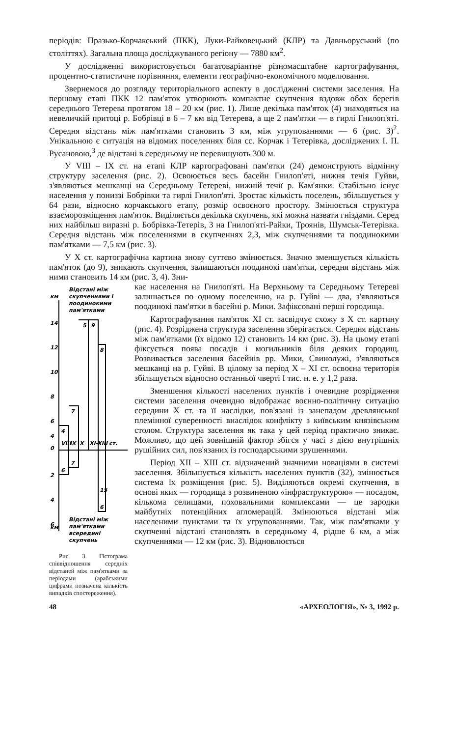періодів: Празько-Корчакський (ПКК), Луки-Райковецький (КЛР) та Давньоруський (по століттях). Загальна площа досліджуваного регіону — 7880 км<sup>2</sup>.
У дослідженні використовується багатоваріантне різномасштабне картографування, процентно-статистичне порівняння, елементи географічно-економічного моделювання.
Звернемося до розгляду територіального аспекту в дослідженні системи заселення. На першому етапі ПКК 12 пам'яток утворюють компактне скупчення вздовж обох берегів середнього Тетерева протягом 18 – 20 км (рис. 1). Лише декілька пам'яток (4) знаходяться на невеличкій притоці р. Бобрівці в 6 – 7 км від Тетерева, а ще 2 пам'ятки — в гирлі Гнилоп'яті. Середня відстань між пам'ятками становить 3 км, між угрупованнями — 6 (рис. 3)<sup>2</sup>. Унікальною є ситуація на відомих поселеннях біля сс. Корчак і Тетерівка, досліджених І. П. Русановою,<sup>3</sup> де відстані в середньому не перевищують 300 м.
У VIII – IX ст. на етапі КЛР картографовані пам'ятки (24) демонструють відмінну структуру заселення (рис. 2). Освоюється весь басейн Гнилоп'яті, нижня течія Гуйви, з'являються мешканці на Середньому Тетереві, нижній течії р. Кам'янки. Стабільно існує населення у пониззі Бобрівки та гирлі Гнилоп'яті. Зростає кількість поселень, збільшується у 64 рази, відносно корчакського етапу, розмір освоєного простору. Змінюється структура взаєморозміщення пам'яток. Виділяється декілька скупчень, які можна назвати гніздами. Серед них найбільш виразні р. Бобрівка-Тетерів, 3 на Гнилоп'яті-Райки, Троянів, Шумськ-Тетерівка. Середня відстань між поселеннями в скупченнях 2,3, між скупченнями та поодинокими пам'ятками — 7,5 км (рис. 3).
У X ст. картографічна картина знову суттєво змінюється. Значно зменшується кількість пам'яток (до 9), зникають скупчення, залишаються поодинокі пам'ятки, середня відстань між ними становить 14 км (рис. 3, 4). Зни-
Відстані між
км
скупченнями і
поодинокими
пам'ятками
14
12
10
8
6
4
0
2
4
6
5
9
8
7
4
VIII
IX
X
XI-XIII
ст.
6
7
15
6
Відстані між
км
пам'ятками
всередині
скупчень
Рис. 3. Гістограма співвідношення середніх відстаней між пам'ятками за періодами (арабськими цифрами позначена кількість випадків спостереження).
кає населення на Гнилоп'яті. На Верхньому та Середньому Тетереві залишається по одному поселенню, на р. Гуйві — два, з'являються поодинокі пам'ятки в басейні р. Мики. Зафіксовані перші городища.
Картографування пам'яток XI ст. засвідчує схожу з X ст. картину (рис. 4). Розріджена структура заселення зберігається. Середня відстань між пам'ятками (їх відомо 12) становить 14 км (рис. 3). На цьому етапі фіксується поява посадів і могильників біля деяких городищ. Розвивається заселення басейнів рр. Мики, Свинолужі, з'являються мешканці на р. Гуйві. В цілому за період X – XI ст. освоєна територія збільшується відносно останньої чверті I тис. н. е. у 1,2 раза.
Зменшення кількості населених пунктів і очевидне розрідження системи заселення очевидно відображає воєнно-політичну ситуацію середини X ст. та її наслідки, пов'язані із занепадом древлянської племінної суверенності внаслідок конфлікту з київським князівським столом. Структура заселення як така у цей період практично зникає. Можливо, що цей зовнішній фактор збігся у часі з дією внутрішніх рушійних сил, пов'язаних із господарськими зрушеннями.
Період XII – XIII ст. відзначений значними новаціями в системі заселення. Збільшується кількість населених пунктів (32), змінюється система їх розміщення (рис. 5). Виділяються окремі скупчення, в основі яких — городища з розвиненою «інфраструктурою» — посадом, кількома селищами, поховальними комплексами — це зародки майбутніх потенційних агломерацій. Змінюються відстані між населеними пунктами та їх угрупованнями. Так, між пам'ятками у скупченні відстані становлять в середньому 4, рідше 6 км, а між скупченнями — 12 км (рис. 3). Відновлюється
48 «АРХЕОЛОГІЯ», № 3, 1992 р.